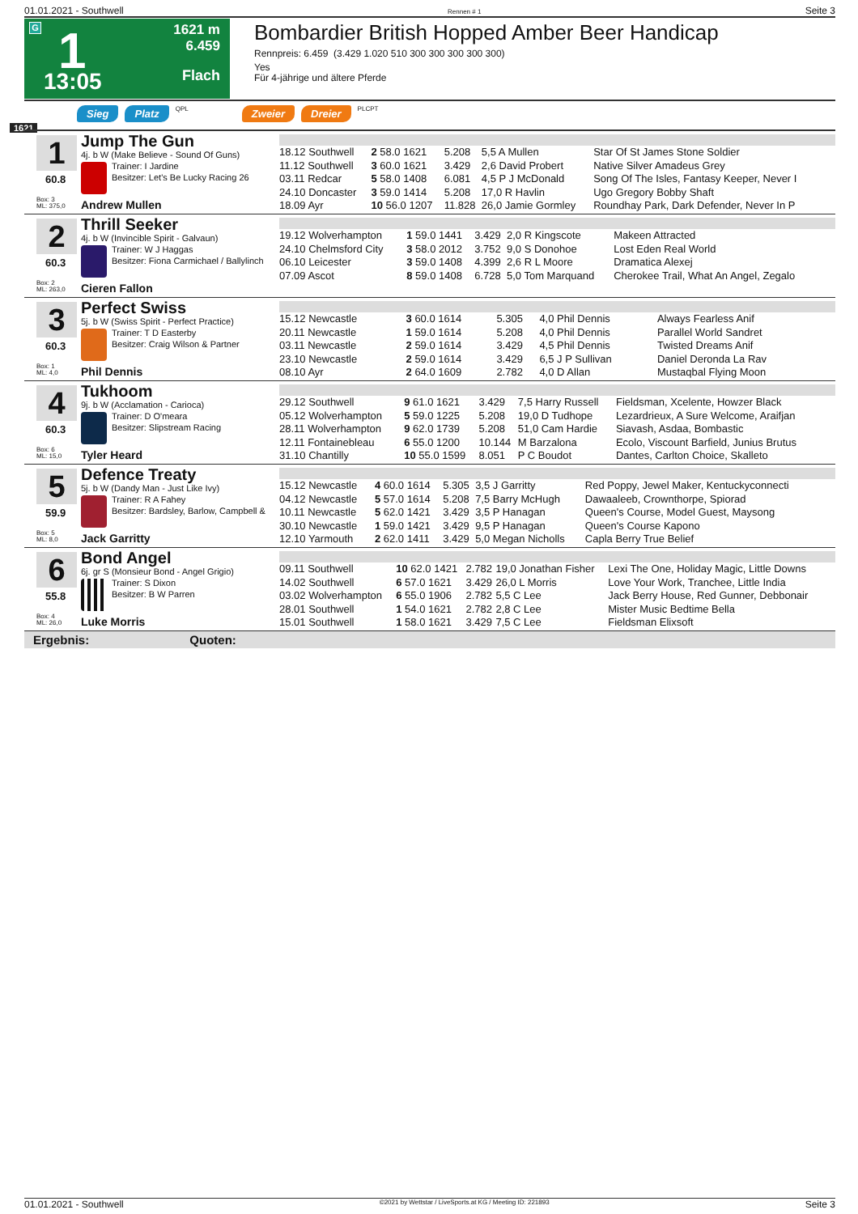01.01.2021 - Southwell Rennen # 1 Seite 3
G 1
13:05
1621 m
6.459
Flach
Bombardier British Hopped Amber Beer Handicap
Rennpreis: 6.459 (3.429 1.020 510 300 300 300 300 300)
Yes
Für 4-jährige und ältere Pferde
Sieg Platz QPL Zweier Dreier PLCPT
1621
1
60.8
Box: 3
ML: 375,0
Jump The Gun
4j. b W (Make Believe - Sound Of Guns)
Trainer: I Jardine
Besitzer: Let's Be Lucky Racing 26
Andrew Mullen
| 18.12 Southwell | 2 58.0 1621 | 5.208 | 5,5 A Mullen | Star Of St James Stone Soldier |
| 11.12 Southwell | 3 60.0 1621 | 3.429 | 2,6 David Probert | Native Silver Amadeus Grey |
| 03.11 Redcar | 5 58.0 1408 | 6.081 | 4,5 P J McDonald | Song Of The Isles, Fantasy Keeper, Never I |
| 24.10 Doncaster | 3 59.0 1414 | 5.208 | 17,0 R Havlin | Ugo Gregory Bobby Shaft |
| 18.09 Ayr | 10 56.0 1207 | 11.828 | 26,0 Jamie Gormley | Roundhay Park, Dark Defender, Never In P |
2
60.3
Box: 2
ML: 263,0
Thrill Seeker
4j. b W (Invincible Spirit - Galvaun)
Trainer: W J Haggas
Besitzer: Fiona Carmichael / Ballylinch
Cieren Fallon
| 19.12 Wolverhampton | 1 59.0 1441 | 3.429 | 2,0 R Kingscote | Makeen Attracted |
| 24.10 Chelmsford City | 3 58.0 2012 | 3.752 | 9,0 S Donohoe | Lost Eden Real World |
| 06.10 Leicester | 3 59.0 1408 | 4.399 | 2,6 R L Moore | Dramatica Alexej |
| 07.09 Ascot | 8 59.0 1408 | 6.728 | 5,0 Tom Marquand | Cherokee Trail, What An Angel, Zegalo |
3
60.3
Box: 1
ML: 4,0
Perfect Swiss
5j. b W (Swiss Spirit - Perfect Practice)
Trainer: T D Easterby
Besitzer: Craig Wilson & Partner
Phil Dennis
| 15.12 Newcastle | 3 60.0 1614 | 5.305 | 4,0 Phil Dennis | Always Fearless Anif |
| 20.11 Newcastle | 1 59.0 1614 | 5.208 | 4,0 Phil Dennis | Parallel World Sandret |
| 03.11 Newcastle | 2 59.0 1614 | 3.429 | 4,5 Phil Dennis | Twisted Dreams Anif |
| 23.10 Newcastle | 2 59.0 1614 | 3.429 | 6,5 J P Sullivan | Daniel Deronda La Rav |
| 08.10 Ayr | 2 64.0 1609 | 2.782 | 4,0 D Allan | Mustaqbal Flying Moon |
4
60.3
Box: 6
ML: 15,0
Tukhoom
9j. b W (Acclamation - Carioca)
Trainer: D O'meara
Besitzer: Slipstream Racing
Tyler Heard
| 29.12 Southwell | 9 61.0 1621 | 3.429 | 7,5 Harry Russell | Fieldsman, Xcelente, Howzer Black |
| 05.12 Wolverhampton | 5 59.0 1225 | 5.208 | 19,0 D Tudhope | Lezardrieux, A Sure Welcome, Araifjan |
| 28.11 Wolverhampton | 9 62.0 1739 | 5.208 | 51,0 Cam Hardie | Siavash, Asdaa, Bombastic |
| 12.11 Fontainebleau | 6 55.0 1200 | 10.144 | M Barzalona | Ecolo, Viscount Barfield, Junius Brutus |
| 31.10 Chantilly | 10 55.0 1599 | 8.051 | P C Boudot | Dantes, Carlton Choice, Skalleto |
5
59.9
Box: 5
ML: 8,0
Defence Treaty
5j. b W (Dandy Man - Just Like Ivy)
Trainer: R A Fahey
Besitzer: Bardsley, Barlow, Campbell &
Jack Garritty
| 15.12 Newcastle | 4 60.0 1614 | 5.305 | 3,5 J Garritty | Red Poppy, Jewel Maker, Kentuckyconnecti |
| 04.12 Newcastle | 5 57.0 1614 | 5.208 | 7,5 Barry McHugh | Dawaaleeb, Crownthorpe, Spiorad |
| 10.11 Newcastle | 5 62.0 1421 | 3.429 | 3,5 P Hanagan | Queen's Course, Model Guest, Maysong |
| 30.10 Newcastle | 1 59.0 1421 | 3.429 | 9,5 P Hanagan | Queen's Course Kapono |
| 12.10 Yarmouth | 2 62.0 1411 | 3.429 | 5,0 Megan Nicholls | Capla Berry True Belief |
6
55.8
Box: 4
ML: 26,0
Bond Angel
6j. gr S (Monsieur Bond - Angel Grigio)
Trainer: S Dixon
Besitzer: B W Parren
Luke Morris
| 09.11 Southwell | 10 62.0 1421 | 2.782 | 19,0 Jonathan Fisher | Lexi The One, Holiday Magic, Little Downs |
| 14.02 Southwell | 6 57.0 1621 | 3.429 | 26,0 L Morris | Love Your Work, Tranchee, Little India |
| 03.02 Wolverhampton | 6 55.0 1906 | 2.782 | 5,5 C Lee | Jack Berry House, Red Gunner, Debbonair |
| 28.01 Southwell | 1 54.0 1621 | 2.782 | 2,8 C Lee | Mister Music Bedtime Bella |
| 15.01 Southwell | 1 58.0 1621 | 3.429 | 7,5 C Lee | Fieldsman Elixsoft |
Ergebnis: Quoten:
01.01.2021 - Southwell ©2021 by Wettstar / LiveSports.at KG / Meeting ID: 221893 Seite 3